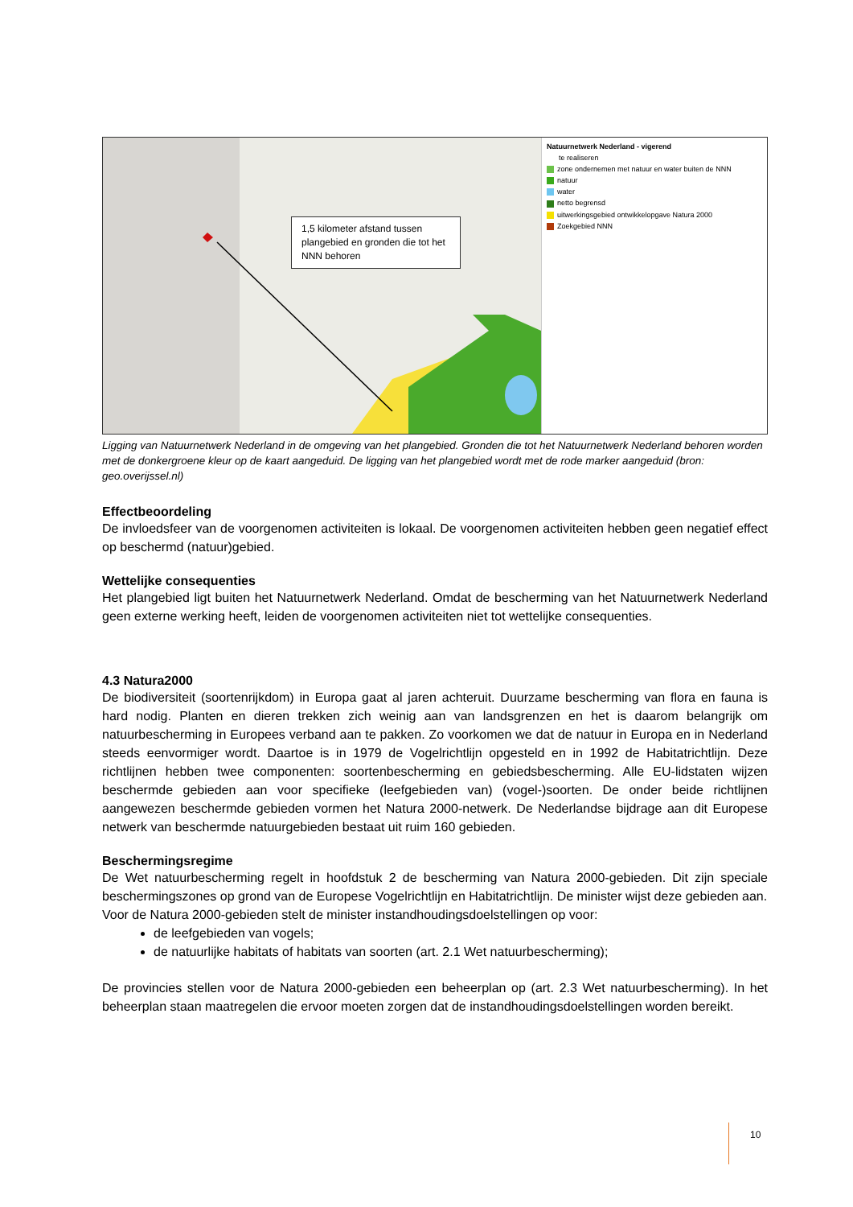1,5 kilometer afstand tussen plangebied en gronden die tot het NNN behoren
Natuurnetwerk Nederland - vigerend
te realiseren
zone ondernemen met natuur en water buiten de NNN
natuur
water
netto begrensd
uitwerkingsgebied ontwikkelopgave Natura 2000
Zoekgebied NNN
Ligging van Natuurnetwerk Nederland in de omgeving van het plangebied. Gronden die tot het Natuurnetwerk Nederland behoren worden met de donkergroene kleur op de kaart aangeduid. De ligging van het plangebied wordt met de rode marker aangeduid (bron: geo.overijssel.nl)
Effectbeoordeling
De invloedsfeer van de voorgenomen activiteiten is lokaal. De voorgenomen activiteiten hebben geen negatief effect op beschermd (natuur)gebied.
Wettelijke consequenties
Het plangebied ligt buiten het Natuurnetwerk Nederland. Omdat de bescherming van het Natuurnetwerk Nederland geen externe werking heeft, leiden de voorgenomen activiteiten niet tot wettelijke consequenties.
4.3 Natura2000
De biodiversiteit (soortenrijkdom) in Europa gaat al jaren achteruit. Duurzame bescherming van flora en fauna is hard nodig. Planten en dieren trekken zich weinig aan van landsgrenzen en het is daarom belangrijk om natuurbescherming in Europees verband aan te pakken. Zo voorkomen we dat de natuur in Europa en in Nederland steeds eenvormiger wordt. Daartoe is in 1979 de Vogelrichtlijn opgesteld en in 1992 de Habitatrichtlijn. Deze richtlijnen hebben twee componenten: soortenbescherming en gebiedsbescherming. Alle EU-lidstaten wijzen beschermde gebieden aan voor specifieke (leefgebieden van) (vogel-)soorten. De onder beide richtlijnen aangewezen beschermde gebieden vormen het Natura 2000-netwerk. De Nederlandse bijdrage aan dit Europese netwerk van beschermde natuurgebieden bestaat uit ruim 160 gebieden.
Beschermingsregime
De Wet natuurbescherming regelt in hoofdstuk 2 de bescherming van Natura 2000-gebieden. Dit zijn speciale beschermingszones op grond van de Europese Vogelrichtlijn en Habitatrichtlijn. De minister wijst deze gebieden aan.
Voor de Natura 2000-gebieden stelt de minister instandhoudingsdoelstellingen op voor:
de leefgebieden van vogels;
de natuurlijke habitats of habitats van soorten (art. 2.1 Wet natuurbescherming);
De provincies stellen voor de Natura 2000-gebieden een beheerplan op (art. 2.3 Wet natuurbescherming). In het beheerplan staan maatregelen die ervoor moeten zorgen dat de instandhoudingsdoelstellingen worden bereikt.
10